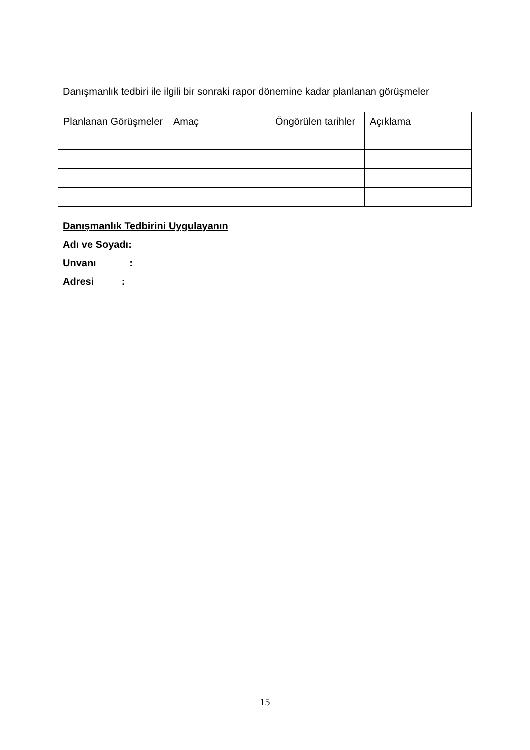Danışmanlık tedbiri ile ilgili bir sonraki rapor dönemine kadar planlanan görüşmeler
| Planlanan Görüşmeler | Amaç | Öngörülen tarihler | Açıklama |
| --- | --- | --- | --- |
Danışmanlık Tedbirini Uygulayanın
Adı ve Soyadı:
Unvanı :
Adresi :
15